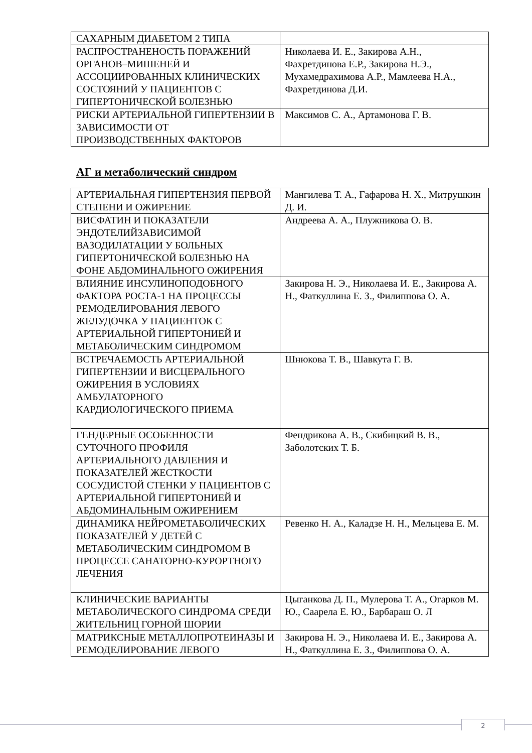| САХАРНЫМ ДИАБЕТОМ 2 ТИПА | |
| РАСПРОСТРАНЕНОСТЬ ПОРАЖЕНИЙ ОРГАНОВ–МИШЕНЕЙ И АССОЦИИРОВАННЫХ КЛИНИЧЕСКИХ СОСТОЯНИЙ У ПАЦИЕНТОВ С ГИПЕРТОНИЧЕСКОЙ БОЛЕЗНЬЮ | Николаева И. Е., Закирова А.Н., Фахретдинова Е.Р., Закирова Н.Э., Мухамедрахимова А.Р., Мамлеева Н.А., Фахретдинова Д.И. |
| РИСКИ АРТЕРИАЛЬНОЙ ГИПЕРТЕНЗИИ В ЗАВИСИМОСТИ ОТ ПРОИЗВОДСТВЕННЫХ ФАКТОРОВ | Максимов С. А., Артамонова Г. В. |
АГ и метаболический синдром
| АРТЕРИАЛЬНАЯ ГИПЕРТЕНЗИЯ ПЕРВОЙ СТЕПЕНИ И ОЖИРЕНИЕ | Мангилева Т. А., Гафарова Н. Х., Митрушкин Д. И. |
| ВИСФАТИН И ПОКАЗАТЕЛИ ЭНДОТЕЛИЙЗАВИСИМОЙ ВАЗОДИЛАТАЦИИ У БОЛЬНЫХ ГИПЕРТОНИЧЕСКОЙ БОЛЕЗНЬЮ НА ФОНЕ АБДОМИНАЛЬНОГО ОЖИРЕНИЯ | Андреева А. А., Плужникова О. В. |
| ВЛИЯНИЕ ИНСУЛИНОПОДОБНОГО ФАКТОРА РОСТА-1 НА ПРОЦЕССЫ РЕМОДЕЛИРОВАНИЯ ЛЕВОГО ЖЕЛУДОЧКА У ПАЦИЕНТОК С АРТЕРИАЛЬНОЙ ГИПЕРТОНИЕЙ И МЕТАБОЛИЧЕСКИМ СИНДРОМОМ | Закирова Н. Э., Николаева И. Е., Закирова А. Н., Фаткуллина Е. З., Филиппова О. А. |
| ВСТРЕЧАЕМОСТЬ АРТЕРИАЛЬНОЙ ГИПЕРТЕНЗИИ И ВИСЦЕРАЛЬНОГО ОЖИРЕНИЯ В УСЛОВИЯХ АМБУЛАТОРНОГО КАРДИОЛОГИЧЕСКОГО ПРИЕМА | Шнюкова Т. В., Шавкута Г. В. |
| ГЕНДЕРНЫЕ ОСОБЕННОСТИ СУТОЧНОГО ПРОФИЛЯ АРТЕРИАЛЬНОГО ДАВЛЕНИЯ И ПОКАЗАТЕЛЕЙ ЖЕСТКОСТИ СОСУДИСТОЙ СТЕНКИ У ПАЦИЕНТОВ С АРТЕРИАЛЬНОЙ ГИПЕРТОНИЕЙ И АБДОМИНАЛЬНЫМ ОЖИРЕНИЕМ | Фендрикова А. В., Скибицкий В. В., Заболотских Т. Б. |
| ДИНАМИКА НЕЙРОМЕТАБОЛИЧЕСКИХ ПОКАЗАТЕЛЕЙ У ДЕТЕЙ С МЕТАБОЛИЧЕСКИМ СИНДРОМОМ В ПРОЦЕССЕ САНАТОРНО-КУРОРТНОГО ЛЕЧЕНИЯ | Ревенко Н. А., Каладзе Н. Н., Мельцева Е. М. |
| КЛИНИЧЕСКИЕ ВАРИАНТЫ МЕТАБОЛИЧЕСКОГО СИНДРОМА СРЕДИ ЖИТЕЛЬНИЦ ГОРНОЙ ШОРИИ | Цыганкова Д. П., Мулерова Т. А., Огарков М. Ю., Саарела Е. Ю., Барбараш О. Л |
| МАТРИКСНЫЕ МЕТАЛЛОПРОТЕИНАЗЫ И РЕМОДЕЛИРОВАНИЕ ЛЕВОГО | Закирова Н. Э., Николаева И. Е., Закирова А. Н., Фаткуллина Е. З., Филиппова О. А. |
2